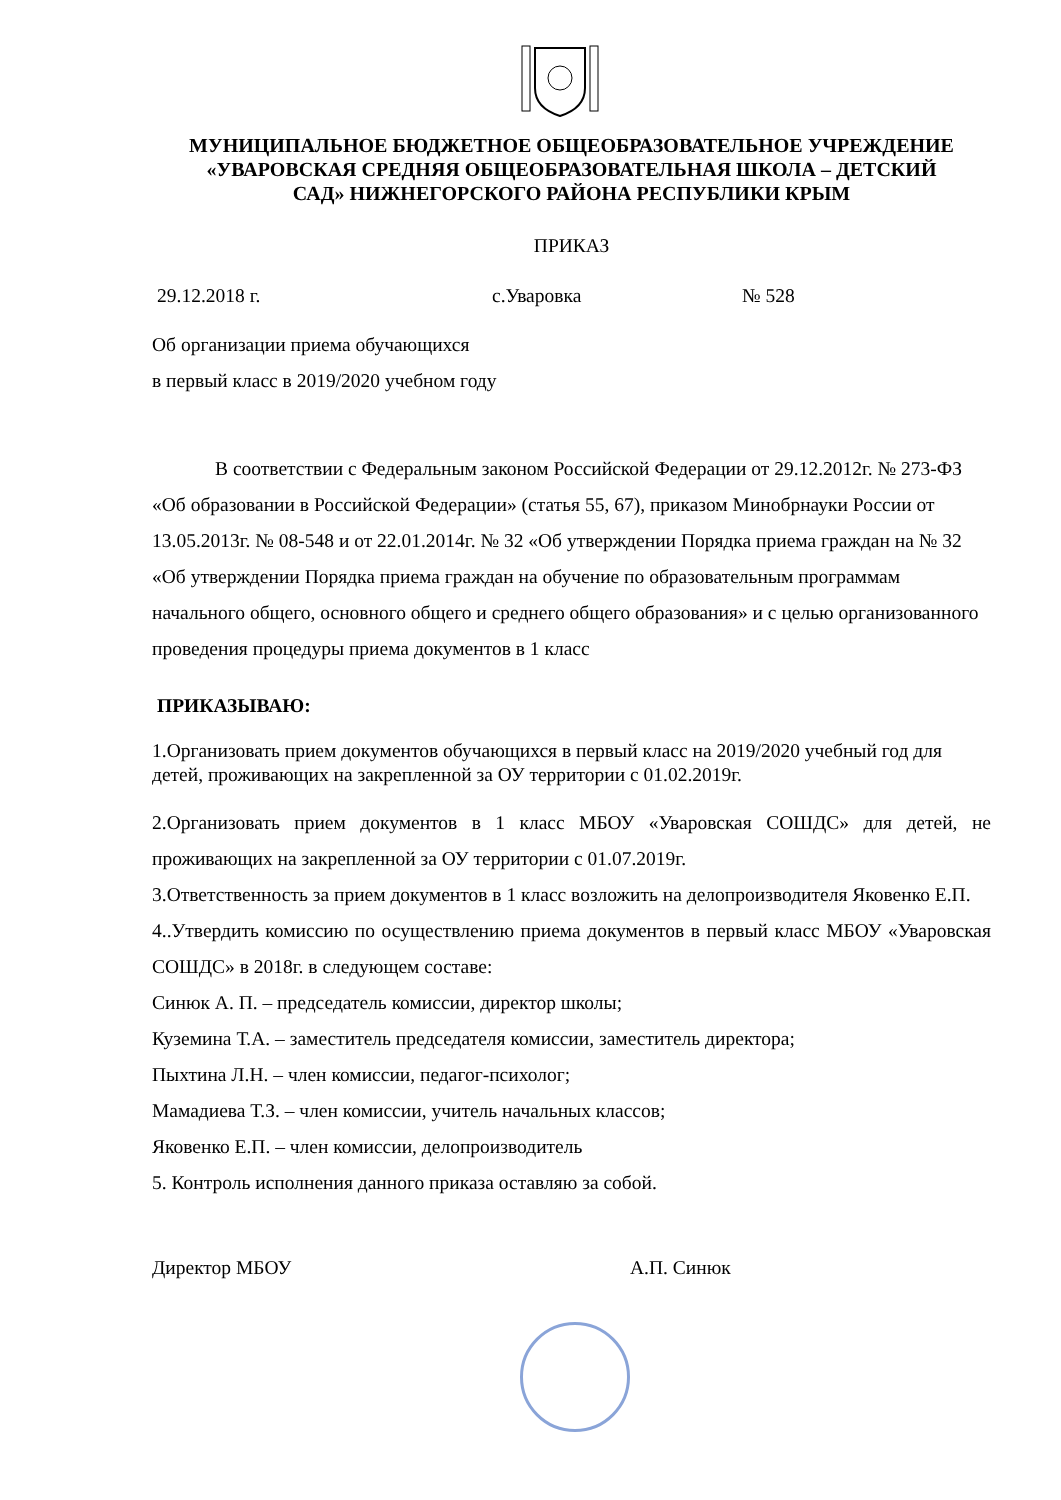МУНИЦИПАЛЬНОЕ БЮДЖЕТНОЕ ОБЩЕОБРАЗОВАТЕЛЬНОЕ УЧРЕЖДЕНИЕ
«УВАРОВСКАЯ СРЕДНЯЯ ОБЩЕОБРАЗОВАТЕЛЬНАЯ ШКОЛА – ДЕТСКИЙ
САД» НИЖНЕГОРСКОГО РАЙОНА РЕСПУБЛИКИ КРЫМ
ПРИКАЗ
29.12.2018 г. с.Уваровка № 528
Об организации приема обучающихся
в первый класс в 2019/2020 учебном году
В соответствии с Федеральным законом Российской Федерации от 29.12.2012г. № 273-ФЗ «Об образовании в Российской Федерации» (статья 55, 67), приказом Минобрнауки России от 13.05.2013г. № 08-548 и от 22.01.2014г. № 32 «Об утверждении Порядка приема граждан на № 32 «Об утверждении Порядка приема граждан на обучение по образовательным программам начального общего, основного общего и среднего общего образования» и с целью организованного проведения процедуры приема документов в 1 класс
ПРИКАЗЫВАЮ:
1.Организовать прием документов обучающихся в первый класс на 2019/2020 учебный год для детей, проживающих на закрепленной за ОУ территории с 01.02.2019г.
2.Организовать прием документов в 1 класс МБОУ «Уваровская СОШДС» для детей, не проживающих на закрепленной за ОУ территории с 01.07.2019г.
3.Ответственность за прием документов в 1 класс возложить на делопроизводителя Яковенко Е.П.
4..Утвердить комиссию по осуществлению приема документов в первый класс МБОУ «Уваровская СОШДС» в 2018г. в следующем составе:
Синюк А. П. – председатель комиссии, директор школы;
Куземина Т.А. – заместитель председателя комиссии, заместитель директора;
Пыхтина Л.Н. – член комиссии, педагог-психолог;
Мамадиева Т.З. – член комиссии, учитель начальных классов;
Яковенко Е.П. – член комиссии, делопроизводитель
5. Контроль исполнения данного приказа оставляю за собой.
Директор МБОУ А.П. Синюк